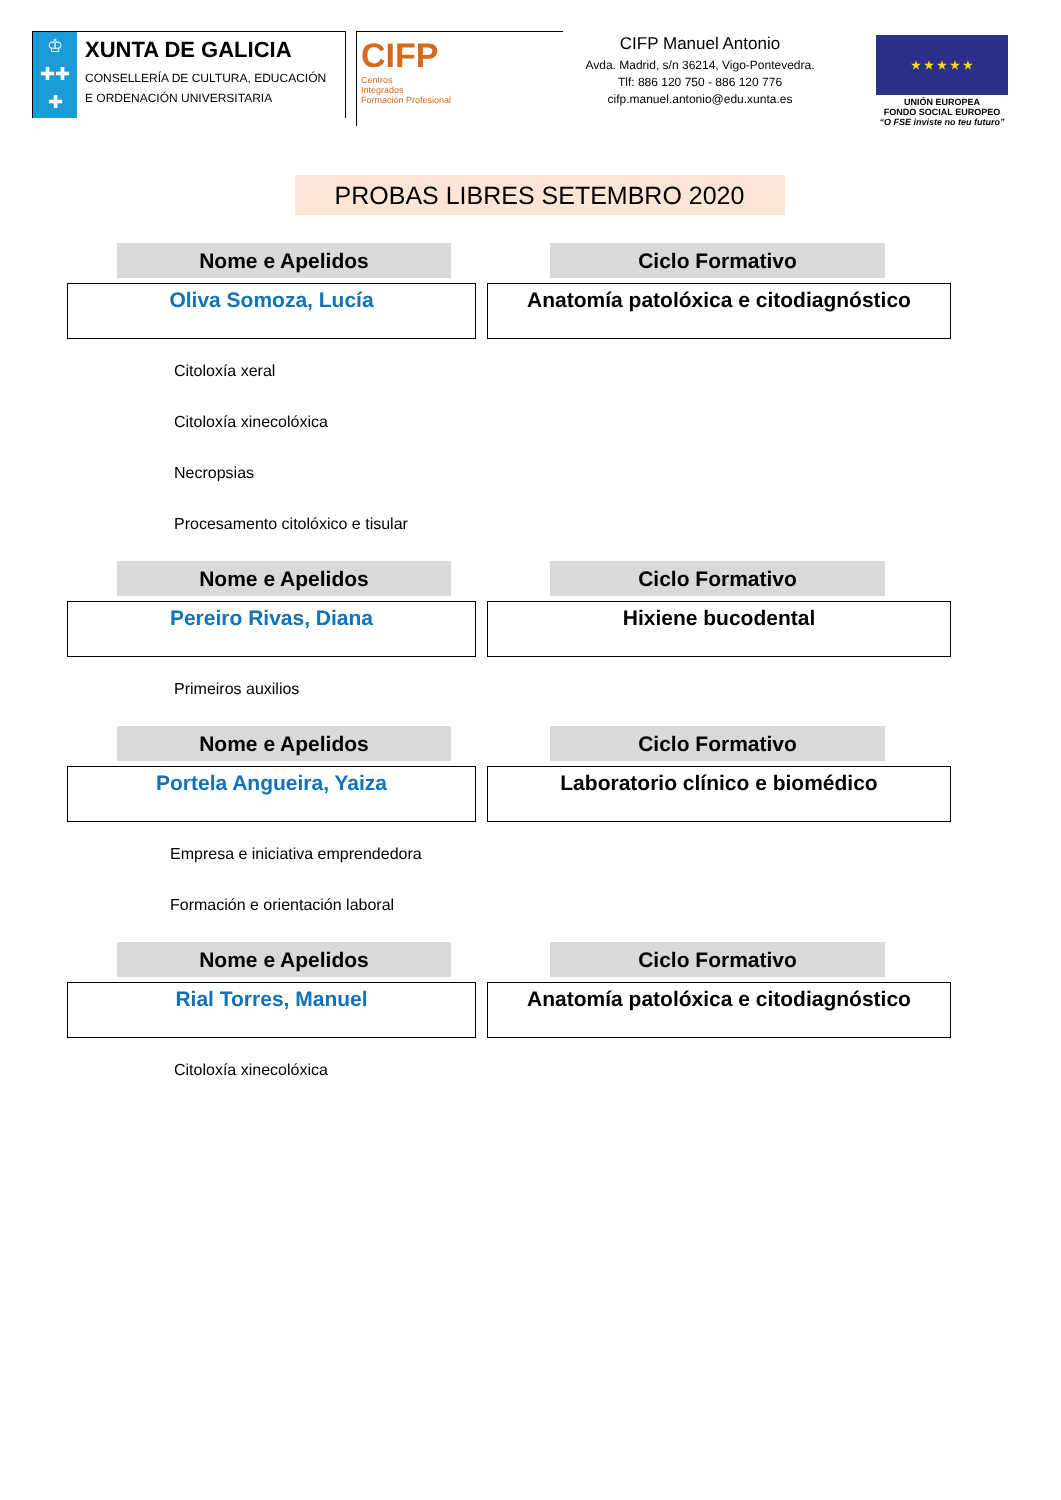♔
✚✚
✚
XUNTA DE GALICIA
CONSELLERÍA DE CULTURA, EDUCACIÓN
E ORDENACIÓN UNIVERSITARIA
CIFP
Centros
Integrados
Formación Profesional
CIFP Manuel Antonio
Avda. Madrid, s/n 36214, Vigo-Pontevedra.
Tlf: 886 120 750 - 886 120 776
cifp.manuel.antonio@edu.xunta.es
★ ★ ★ ★ ★
UNIÓN EUROPEA
FONDO SOCIAL EUROPEO
“O FSE inviste no teu futuro”
PROBAS LIBRES SETEMBRO 2020
Nome e Apelidos Ciclo Formativo
Oliva Somoza, Lucía Anatomía patolóxica e citodiagnóstico
Citoloxía xeral
Citoloxía xinecolóxica
Necropsias
Procesamento citolóxico e tisular
Nome e Apelidos Ciclo Formativo
Pereiro Rivas, Diana Hixiene bucodental
Primeiros auxilios
Nome e Apelidos Ciclo Formativo
Portela Angueira, Yaiza Laboratorio clínico e biomédico
Empresa e iniciativa emprendedora
Formación e orientación laboral
Nome e Apelidos Ciclo Formativo
Rial Torres, Manuel Anatomía patolóxica e citodiagnóstico
Citoloxía xinecolóxica